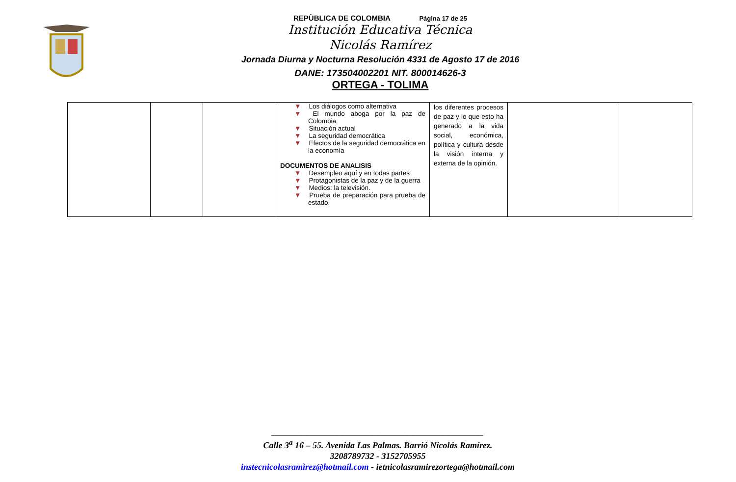REPÙBLICA DE COLOMBIA Página 17 de 25
Institución Educativa Técnica
Nicolás Ramírez
Jornada Diurna y Nocturna Resolución 4331 de Agosto 17 de 2016
DANE: 173504002201 NIT. 800014626-3
ORTEGA - TOLIMA
| | | | ▼ Los diálogos como alternativa ▼ El mundo aboga por la paz de Colombia ▼ Situación actual ▼ La seguridad democrática ▼ Efectos de la seguridad democrática en la economía DOCUMENTOS DE ANALISIS ▼ Desempleo aquí y en todas partes ▼ Protagonistas de la paz y de la guerra ▼ Medios: la televisión. ▼ Prueba de preparación para prueba de estado. | los diferentes procesos de paz y lo que esto ha generado a la vida social, económica, política y cultura desde la visión interna y externa de la opinión. | | |
________________________________________________
Calle 3<sup>a</sup> 16 – 55. Avenida Las Palmas. Barrió Nicolás Ramírez.
3208789732 - 3152705955
instecnicolasramìrez@hotmail.com - ietnicolasramirezortega@hotmail.com